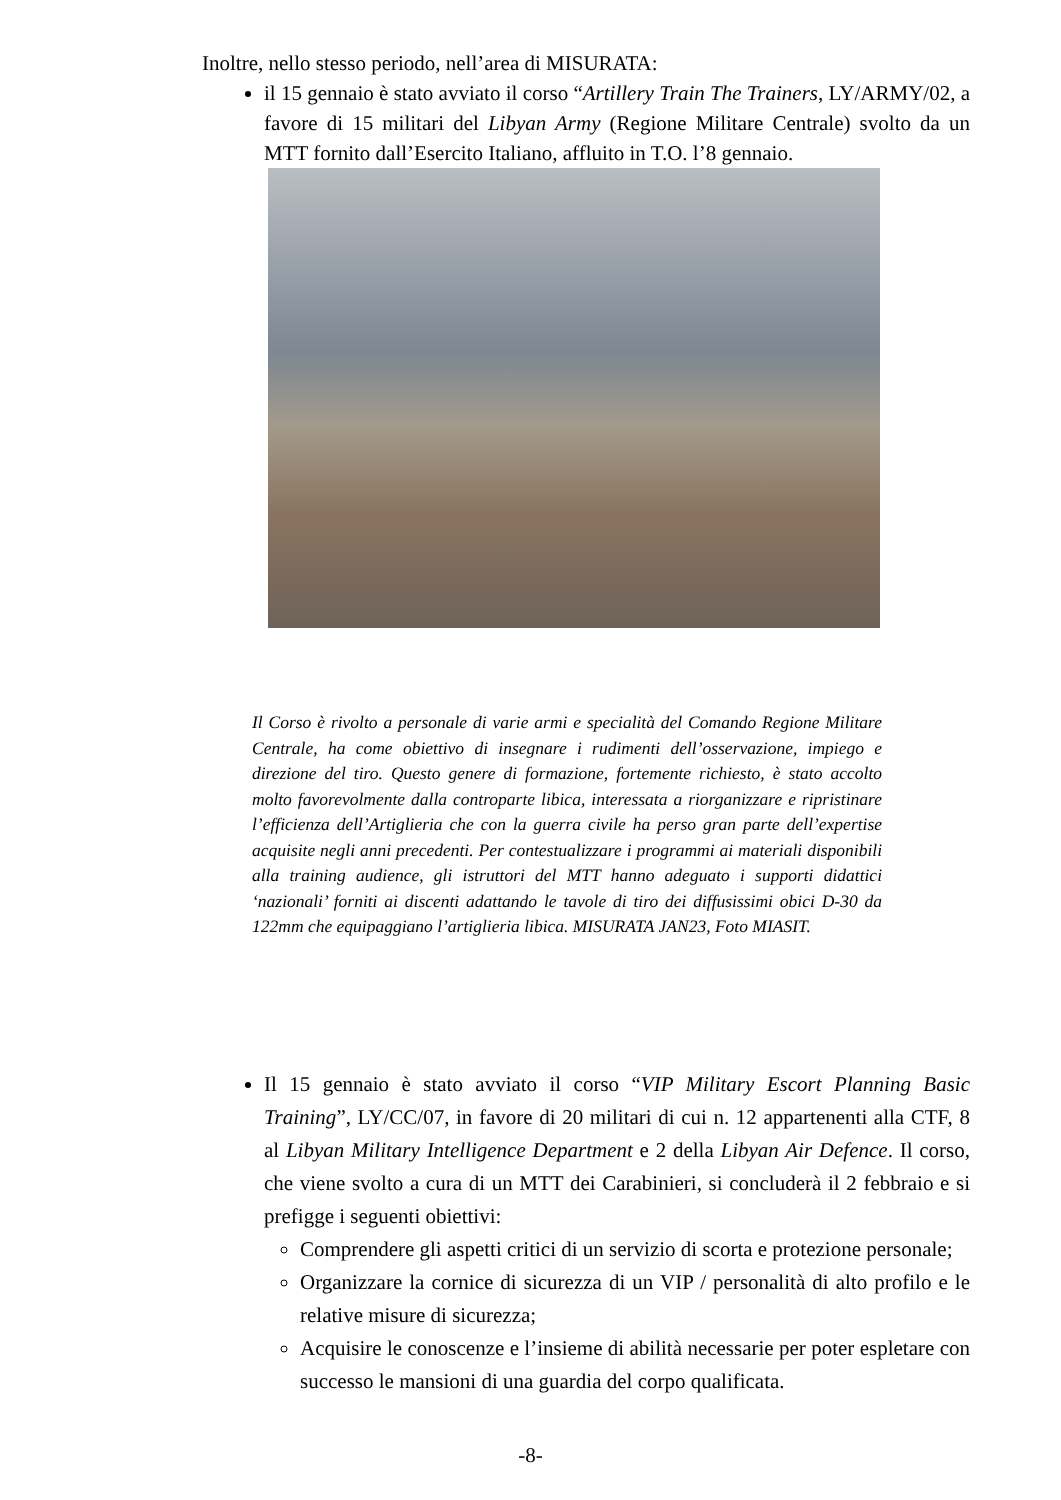Inoltre, nello stesso periodo, nell’area di MISURATA:
il 15 gennaio è stato avviato il corso “Artillery Train The Trainers, LY/ARMY/02, a favore di 15 militari del Libyan Army (Regione Militare Centrale) svolto da un MTT fornito dall’Esercito Italiano, affluito in T.O. l’8 gennaio.
Il Corso è rivolto a personale di varie armi e specialità del Comando Regione Militare Centrale, ha come obiettivo di insegnare i rudimenti dell’osservazione, impiego e direzione del tiro. Questo genere di formazione, fortemente richiesto, è stato accolto molto favorevolmente dalla controparte libica, interessata a riorganizzare e ripristinare l’efficienza dell’Artiglieria che con la guerra civile ha perso gran parte dell’expertise acquisite negli anni precedenti. Per contestualizzare i programmi ai materiali disponibili alla training audience, gli istruttori del MTT hanno adeguato i supporti didattici ‘nazionali’ forniti ai discenti adattando le tavole di tiro dei diffusissimi obici D-30 da 122mm che equipaggiano l’artiglieria libica. MISURATA JAN23, Foto MIASIT.
Il 15 gennaio è stato avviato il corso “VIP Military Escort Planning Basic Training”, LY/CC/07, in favore di 20 militari di cui n. 12 appartenenti alla CTF, 8 al Libyan Military Intelligence Department e 2 della Libyan Air Defence. Il corso, che viene svolto a cura di un MTT dei Carabinieri, si concluderà il 2 febbraio e si prefigge i seguenti obiettivi:
Comprendere gli aspetti critici di un servizio di scorta e protezione personale;
Organizzare la cornice di sicurezza di un VIP / personalità di alto profilo e le relative misure di sicurezza;
Acquisire le conoscenze e l’insieme di abilità necessarie per poter espletare con successo le mansioni di una guardia del corpo qualificata.
-8-